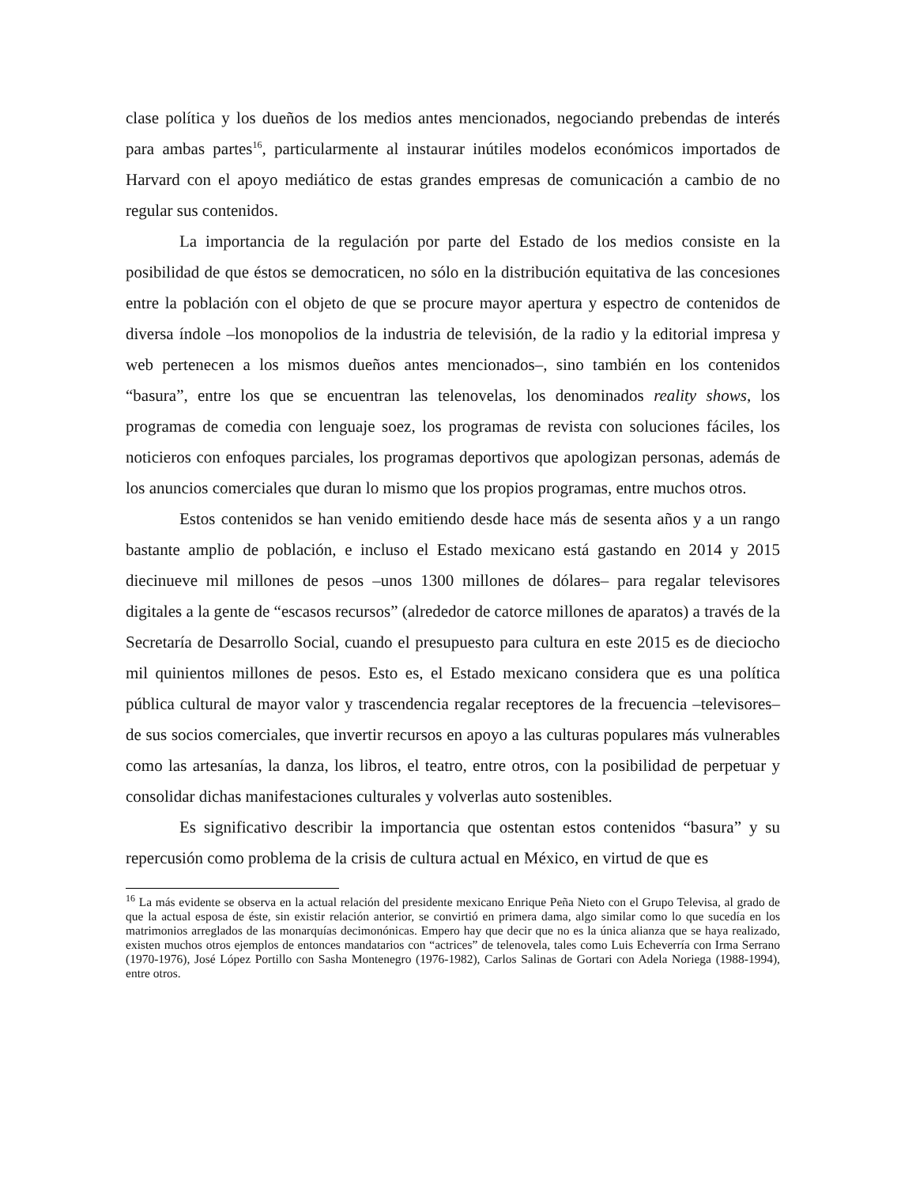clase política y los dueños de los medios antes mencionados, negociando prebendas de interés para ambas partes<sup>16</sup>, particularmente al instaurar inútiles modelos económicos importados de Harvard con el apoyo mediático de estas grandes empresas de comunicación a cambio de no regular sus contenidos.
La importancia de la regulación por parte del Estado de los medios consiste en la posibilidad de que éstos se democraticen, no sólo en la distribución equitativa de las concesiones entre la población con el objeto de que se procure mayor apertura y espectro de contenidos de diversa índole –los monopolios de la industria de televisión, de la radio y la editorial impresa y web pertenecen a los mismos dueños antes mencionados–, sino también en los contenidos “basura”, entre los que se encuentran las telenovelas, los denominados reality shows, los programas de comedia con lenguaje soez, los programas de revista con soluciones fáciles, los noticieros con enfoques parciales, los programas deportivos que apologizan personas, además de los anuncios comerciales que duran lo mismo que los propios programas, entre muchos otros.
Estos contenidos se han venido emitiendo desde hace más de sesenta años y a un rango bastante amplio de población, e incluso el Estado mexicano está gastando en 2014 y 2015 diecinueve mil millones de pesos –unos 1300 millones de dólares– para regalar televisores digitales a la gente de “escasos recursos” (alrededor de catorce millones de aparatos) a través de la Secretaría de Desarrollo Social, cuando el presupuesto para cultura en este 2015 es de dieciocho mil quinientos millones de pesos. Esto es, el Estado mexicano considera que es una política pública cultural de mayor valor y trascendencia regalar receptores de la frecuencia –televisores– de sus socios comerciales, que invertir recursos en apoyo a las culturas populares más vulnerables como las artesanías, la danza, los libros, el teatro, entre otros, con la posibilidad de perpetuar y consolidar dichas manifestaciones culturales y volverlas auto sostenibles.
Es significativo describir la importancia que ostentan estos contenidos “basura” y su repercusión como problema de la crisis de cultura actual en México, en virtud de que es
<sup>16</sup> La más evidente se observa en la actual relación del presidente mexicano Enrique Peña Nieto con el Grupo Televisa, al grado de que la actual esposa de éste, sin existir relación anterior, se convirtió en primera dama, algo similar como lo que sucedía en los matrimonios arreglados de las monarquías decimonónicas. Empero hay que decir que no es la única alianza que se haya realizado, existen muchos otros ejemplos de entonces mandatarios con “actrices” de telenovela, tales como Luis Echeverría con Irma Serrano (1970-1976), José López Portillo con Sasha Montenegro (1976-1982), Carlos Salinas de Gortari con Adela Noriega (1988-1994), entre otros.